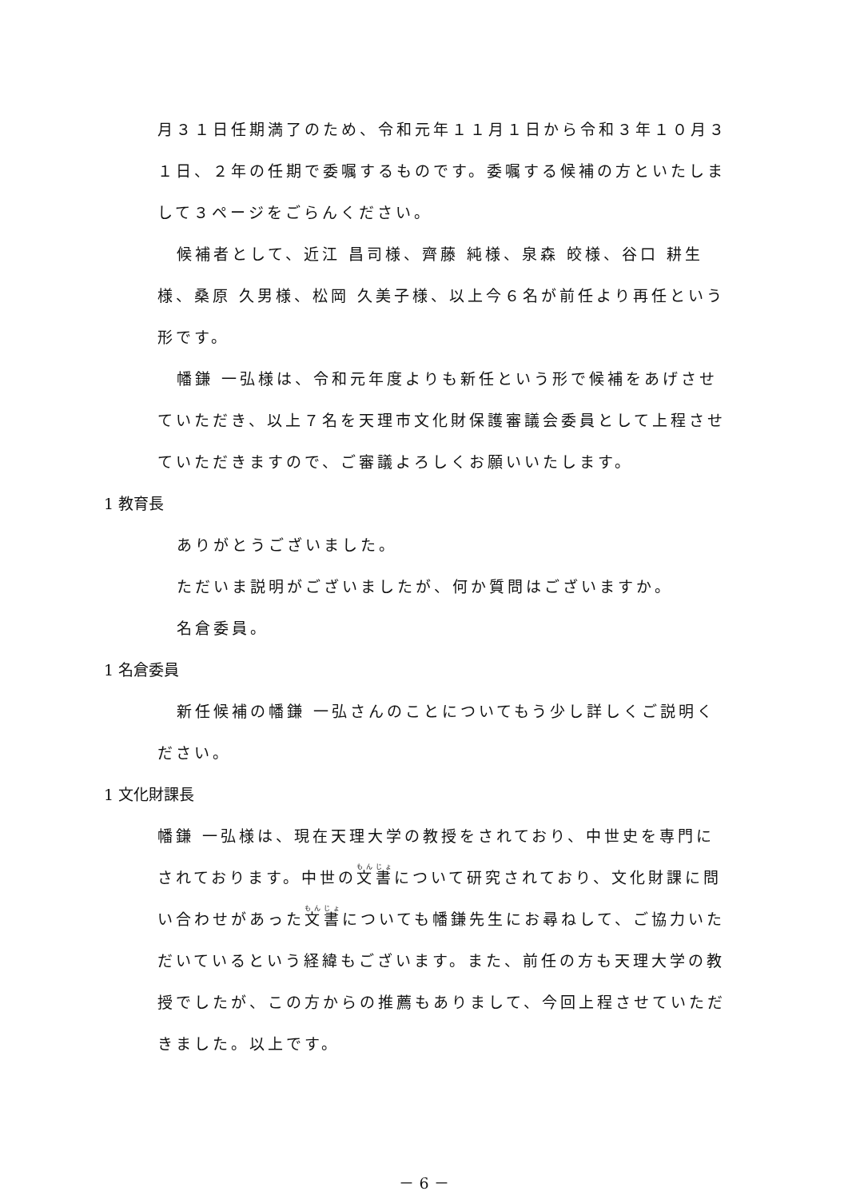月３１日任期満了のため、令和元年１１月１日から令和３年１０月３１日、２年の任期で委嘱するものです。委嘱する候補の方といたしまして３ページをごらんください。
候補者として、近江 昌司様、齊藤 純様、泉森 皎様、谷口 耕生様、桑原 久男様、松岡 久美子様、以上今６名が前任より再任という形です。
幡鎌 一弘様は、令和元年度よりも新任という形で候補をあげさせていただき、以上７名を天理市文化財保護審議会委員として上程させていただきますので、ご審議よろしくお願いいたします。
1 教育長
ありがとうございました。
ただいま説明がございましたが、何か質問はございますか。
名倉委員。
1 名倉委員
新任候補の幡鎌 一弘さんのことについてもう少し詳しくご説明ください。
1 文化財課長
幡鎌 一弘様は、現在天理大学の教授をされており、中世史を専門にされております。中世の文書について研究されており、文化財課に問い合わせがあった文書についても幡鎌先生にお尋ねして、ご協力いただいているという経緯もございます。また、前任の方も天理大学の教授でしたが、この方からの推薦もありまして、今回上程させていただきました。以上です。
－ 6 －